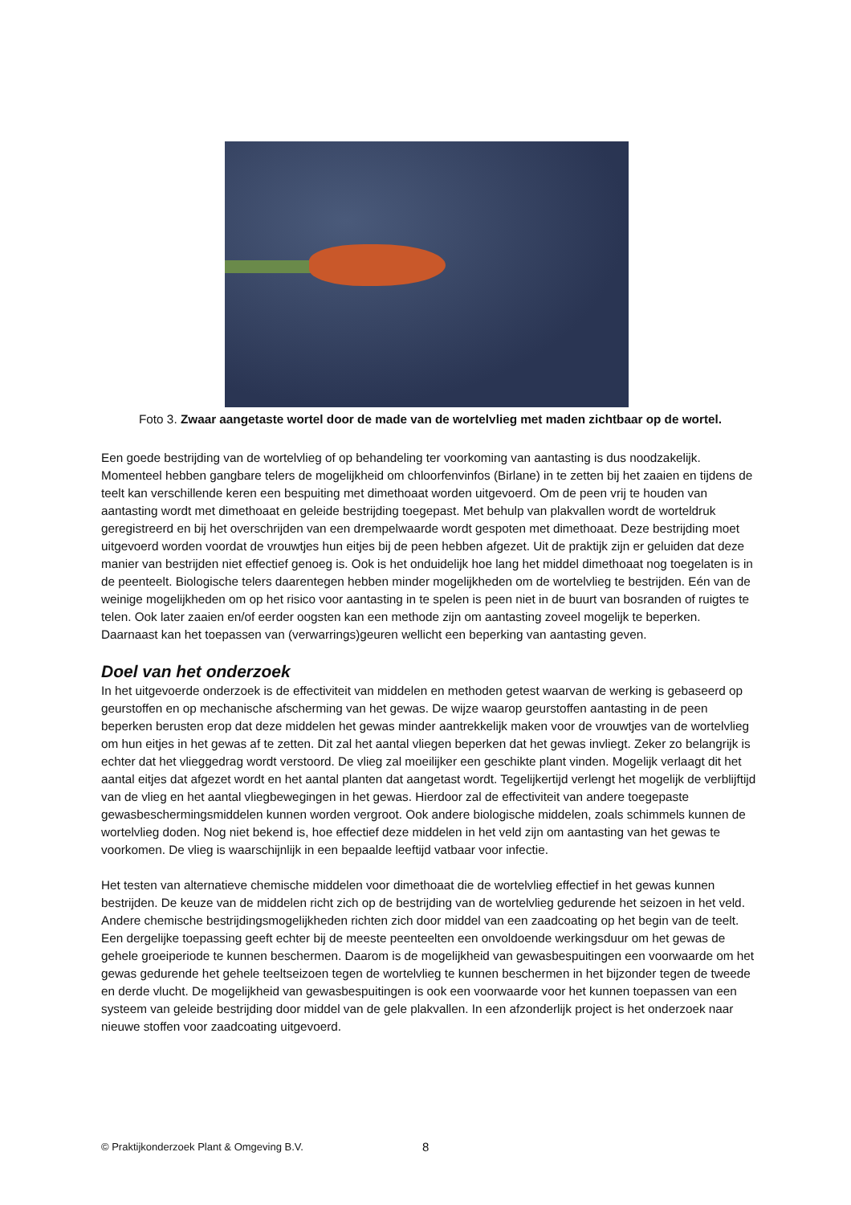Foto 3. Zwaar aangetaste wortel door de made van de wortelvlieg met maden zichtbaar op de wortel.
Een goede bestrijding van de wortelvlieg of op behandeling ter voorkoming van aantasting is dus noodzakelijk. Momenteel hebben gangbare telers de mogelijkheid om chloorfenvinfos (Birlane) in te zetten bij het zaaien en tijdens de teelt kan verschillende keren een bespuiting met dimethoaat worden uitgevoerd. Om de peen vrij te houden van aantasting wordt met dimethoaat en geleide bestrijding toegepast. Met behulp van plakvallen wordt de worteldruk geregistreerd en bij het overschrijden van een drempelwaarde wordt gespoten met dimethoaat. Deze bestrijding moet uitgevoerd worden voordat de vrouwtjes hun eitjes bij de peen hebben afgezet. Uit de praktijk zijn er geluiden dat deze manier van bestrijden niet effectief genoeg is. Ook is het onduidelijk hoe lang het middel dimethoaat nog toegelaten is in de peenteelt. Biologische telers daarentegen hebben minder mogelijkheden om de wortelvlieg te bestrijden. Eén van de weinige mogelijkheden om op het risico voor aantasting in te spelen is peen niet in de buurt van bosranden of ruigtes te telen. Ook later zaaien en/of eerder oogsten kan een methode zijn om aantasting zoveel mogelijk te beperken. Daarnaast kan het toepassen van (verwarrings)geuren wellicht een beperking van aantasting geven.
Doel van het onderzoek
In het uitgevoerde onderzoek is de effectiviteit van middelen en methoden getest waarvan de werking is gebaseerd op geurstoffen en op mechanische afscherming van het gewas. De wijze waarop geurstoffen aantasting in de peen beperken berusten erop dat deze middelen het gewas minder aantrekkelijk maken voor de vrouwtjes van de wortelvlieg om hun eitjes in het gewas af te zetten. Dit zal het aantal vliegen beperken dat het gewas invliegt. Zeker zo belangrijk is echter dat het vlieggedrag wordt verstoord. De vlieg zal moeilijker een geschikte plant vinden. Mogelijk verlaagt dit het aantal eitjes dat afgezet wordt en het aantal planten dat aangetast wordt. Tegelijkertijd verlengt het mogelijk de verblijftijd van de vlieg en het aantal vliegbewegingen in het gewas. Hierdoor zal de effectiviteit van andere toegepaste gewasbeschermingsmiddelen kunnen worden vergroot. Ook andere biologische middelen, zoals schimmels kunnen de wortelvlieg doden. Nog niet bekend is, hoe effectief deze middelen in het veld zijn om aantasting van het gewas te voorkomen. De vlieg is waarschijnlijk in een bepaalde leeftijd vatbaar voor infectie.
Het testen van alternatieve chemische middelen voor dimethoaat die de wortelvlieg effectief in het gewas kunnen bestrijden. De keuze van de middelen richt zich op de bestrijding van de wortelvlieg gedurende het seizoen in het veld. Andere chemische bestrijdingsmogelijkheden richten zich door middel van een zaadcoating op het begin van de teelt. Een dergelijke toepassing geeft echter bij de meeste peenteelten een onvoldoende werkingsduur om het gewas de gehele groeiperiode te kunnen beschermen. Daarom is de mogelijkheid van gewasbespuitingen een voorwaarde om het gewas gedurende het gehele teeltseizoen tegen de wortelvlieg te kunnen beschermen in het bijzonder tegen de tweede en derde vlucht. De mogelijkheid van gewasbespuitingen is ook een voorwaarde voor het kunnen toepassen van een systeem van geleide bestrijding door middel van de gele plakvallen. In een afzonderlijk project is het onderzoek naar nieuwe stoffen voor zaadcoating uitgevoerd.
© Praktijkonderzoek Plant & Omgeving B.V. 8